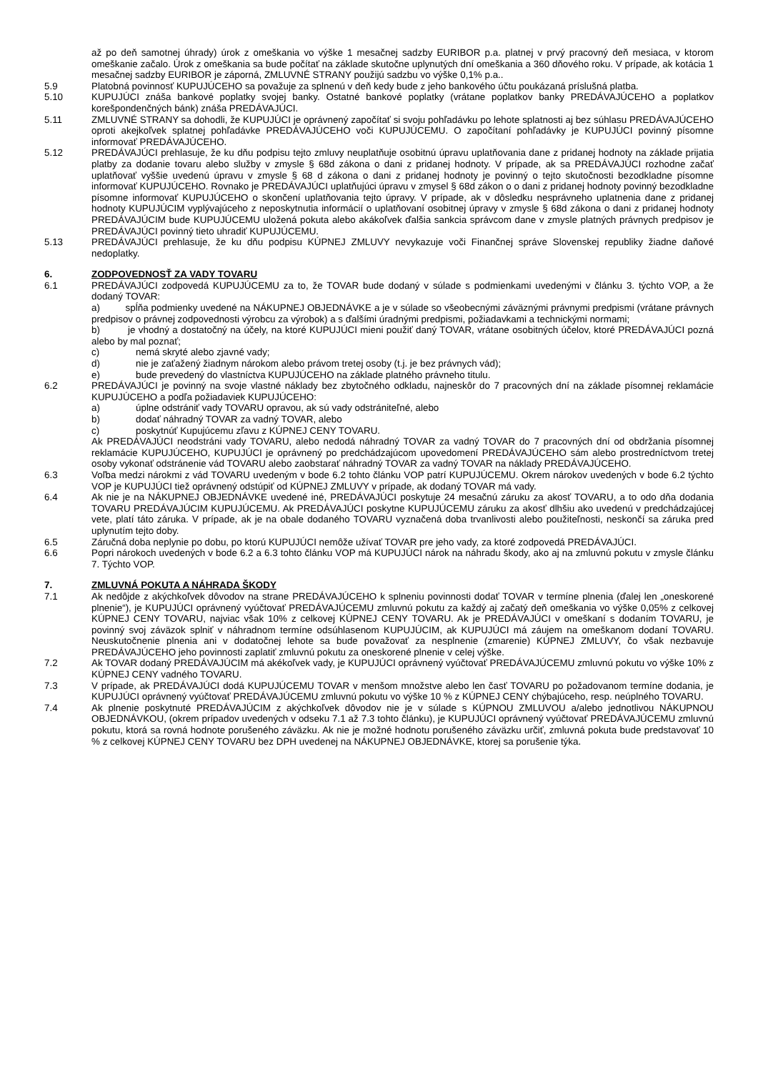až po deň samotnej úhrady) úrok z omeškania vo výške 1 mesačnej sadzby EURIBOR p.a. platnej v prvý pracovný deň mesiaca, v ktorom omeškanie začalo. Úrok z omeškania sa bude počítať na základe skutočne uplynutých dní omeškania a 360 dňového roku. V prípade, ak kotácia 1 mesačnej sadzby EURIBOR je záporná, ZMLUVNÉ STRANY použijú sadzbu vo výške 0,1% p.a..
5.9 Platobná povinnosť KUPUJÚCEHO sa považuje za splnenú v deň kedy bude z jeho bankového účtu poukázaná príslušná platba.
5.10 KUPUJÚCI znáša bankové poplatky svojej banky. Ostatné bankové poplatky (vrátane poplatkov banky PREDÁVAJÚCEHO a poplatkov korešpondenčných bánk) znáša PREDÁVAJÚCI.
5.11 ZMLUVNÉ STRANY sa dohodli, že KUPUJÚCI je oprávnený započítať si svoju pohľadávku po lehote splatnosti aj bez súhlasu PREDÁVAJÚCEHO oproti akejkoľvek splatnej pohľadávke PREDÁVAJÚCEHO voči KUPUJÚCEMU. O započítaní pohľadávky je KUPUJÚCI povinný písomne informovať PREDÁVAJÚCEHO.
5.12 PREDÁVAJÚCI prehlasuje, že ku dňu podpisu tejto zmluvy neuplatňuje osobitnú úpravu uplatňovania dane z pridanej hodnoty na základe prijatia platby za dodanie tovaru alebo služby v zmysle § 68d zákona o dani z pridanej hodnoty. V prípade, ak sa PREDÁVAJÚCI rozhodne začať uplatňovať vyššie uvedenú úpravu v zmysle § 68 d zákona o dani z pridanej hodnoty je povinný o tejto skutočnosti bezodkladne písomne informovať KUPUJÚCEHO. Rovnako je PREDÁVAJÚCI uplatňujúci úpravu v zmysel § 68d zákon o o dani z pridanej hodnoty povinný bezodkladne písomne informovať KUPUJÚCEHO o skončení uplatňovania tejto úpravy. V prípade, ak v dôsledku nesprávneho uplatnenia dane z pridanej hodnoty KUPUJÚCIM vyplývajúceho z neposkytnutia informácií o uplatňovaní osobitnej úpravy v zmysle § 68d zákona o dani z pridanej hodnoty PREDÁVAJÚCIM bude KUPUJÚCEMU uložená pokuta alebo akákoľvek ďalšia sankcia správcom dane v zmysle platných právnych predpisov je PREDÁVAJÚCI povinný tieto uhradiť KUPUJÚCEMU.
5.13 PREDÁVAJÚCI prehlasuje, že ku dňu podpisu KÚPNEJ ZMLUVY nevykazuje voči Finančnej správe Slovenskej republiky žiadne daňové nedoplatky.
6. ZODPOVEDNOSŤ ZA VADY TOVARU
6.1 PREDÁVAJÚCI zodpovedá KUPUJÚCEMU za to, že TOVAR bude dodaný v súlade s podmienkami uvedenými v článku 3. týchto VOP, a že dodaný TOVAR:
a) spĺňa podmienky uvedené na NÁKUPNEJ OBJEDNÁVKE a je v súlade so všeobecnými záväznými právnymi predpismi (vrátane právnych predpisov o právnej zodpovednosti výrobcu za výrobok) a s ďalšími úradnými predpismi, požiadavkami a technickými normami;
b) je vhodný a dostatočný na účely, na ktoré KUPUJÚCI mieni použiť daný TOVAR, vrátane osobitných účelov, ktoré PREDÁVAJÚCI pozná alebo by mal poznať;
c) nemá skryté alebo zjavné vady;
d) nie je zaťažený žiadnym nárokom alebo právom tretej osoby (t.j. je bez právnych vád);
e) bude prevedený do vlastníctva KUPUJÚCEHO na základe platného právneho titulu.
6.2 PREDÁVAJÚCI je povinný na svoje vlastné náklady bez zbytočného odkladu, najneskôr do 7 pracovných dní na základe písomnej reklamácie KUPUJÚCEHO a podľa požiadaviek KUPUJÚCEHO:
a) úplne odstrániť vady TOVARU opravou, ak sú vady odstrániteľné, alebo
b) dodať náhradný TOVAR za vadný TOVAR, alebo
c) poskytnúť Kupujúcemu zľavu z KÚPNEJ CENY TOVARU.
Ak PREDÁVAJÚCI neodstráni vady TOVARU, alebo nedodá náhradný TOVAR za vadný TOVAR do 7 pracovných dní od obdržania písomnej reklamácie KUPUJÚCEHO, KUPUJÚCI je oprávnený po predchádzajúcom upovedomení PREDÁVAJÚCEHO sám alebo prostredníctvom tretej osoby vykonať odstránenie vád TOVARU alebo zaobstarať náhradný TOVAR za vadný TOVAR na náklady PREDÁVAJÚCEHO.
6.3 Voľba medzi nárokmi z vád TOVARU uvedeným v bode 6.2 tohto článku VOP patrí KUPUJÚCEMU. Okrem nárokov uvedených v bode 6.2 týchto VOP je KUPUJÚCI tiež oprávnený odstúpiť od KÚPNEJ ZMLUVY v prípade, ak dodaný TOVAR má vady.
6.4 Ak nie je na NÁKUPNEJ OBJEDNÁVKE uvedené iné, PREDÁVAJÚCI poskytuje 24 mesačnú záruku za akosť TOVARU, a to odo dňa dodania TOVARU PREDÁVAJÚCIM KUPUJÚCEMU. Ak PREDÁVAJÚCI poskytne KUPUJÚCEMU záruku za akosť dlhšiu ako uvedenú v predchádzajúcej vete, platí táto záruka. V prípade, ak je na obale dodaného TOVARU vyznačená doba trvanlivosti alebo použiteľnosti, neskončí sa záruka pred uplynutím tejto doby.
6.5 Záručná doba neplynie po dobu, po ktorú KUPUJÚCI nemôže užívať TOVAR pre jeho vady, za ktoré zodpovedá PREDÁVAJÚCI.
6.6 Popri nárokoch uvedených v bode 6.2 a 6.3 tohto článku VOP má KUPUJÚCI nárok na náhradu škody, ako aj na zmluvnú pokutu v zmysle článku 7. Týchto VOP.
7. ZMLUVNÁ POKUTA A NÁHRADA ŠKODY
7.1 Ak nedôjde z akýchkoľvek dôvodov na strane PREDÁVAJÚCEHO k splneniu povinnosti dodať TOVAR v termíne plnenia (ďalej len „oneskorené plnenie“), je KUPUJÚCI oprávnený vyúčtovať PREDÁVAJÚCEMU zmluvnú pokutu za každý aj začatý deň omeškania vo výške 0,05% z celkovej KÚPNEJ CENY TOVARU, najviac však 10% z celkovej KÚPNEJ CENY TOVARU. Ak je PREDÁVAJÚCI v omeškaní s dodaním TOVARU, je povinný svoj záväzok splniť v náhradnom termíne odsúhlasenom KUPUJÚCIM, ak KUPUJÚCI má záujem na omeškanom dodaní TOVARU. Neuskutočnenie plnenia ani v dodatočnej lehote sa bude považovať za nesplnenie (zmarenie) KÚPNEJ ZMLUVY, čo však nezbavuje PREDÁVAJÚCEHO jeho povinnosti zaplatiť zmluvnú pokutu za oneskorené plnenie v celej výške.
7.2 Ak TOVAR dodaný PREDÁVAJÚCIM má akékoľvek vady, je KUPUJÚCI oprávnený vyúčtovať PREDÁVAJÚCEMU zmluvnú pokutu vo výške 10% z KÚPNEJ CENY vadného TOVARU.
7.3 V prípade, ak PREDÁVAJÚCI dodá KUPUJÚCEMU TOVAR v menšom množstve alebo len časť TOVARU po požadovanom termíne dodania, je KUPUJÚCI oprávnený vyúčtovať PREDÁVAJÚCEMU zmluvnú pokutu vo výške 10 % z KÚPNEJ CENY chýbajúceho, resp. neúplného TOVARU.
7.4 Ak plnenie poskytnuté PREDÁVAJÚCIM z akýchkoľvek dôvodov nie je v súlade s KÚPNOU ZMLUVOU a/alebo jednotlivou NÁKUPNOU OBJEDNÁVKOU, (okrem prípadov uvedených v odseku 7.1 až 7.3 tohto článku), je KUPUJÚCI oprávnený vyúčtovať PREDÁVAJÚCEMU zmluvnú pokutu, ktorá sa rovná hodnote porušeného záväzku. Ak nie je možné hodnotu porušeného záväzku určiť, zmluvná pokuta bude predstavovať 10 % z celkovej KÚPNEJ CENY TOVARU bez DPH uvedenej na NÁKUPNEJ OBJEDNÁVKE, ktorej sa porušenie týka.